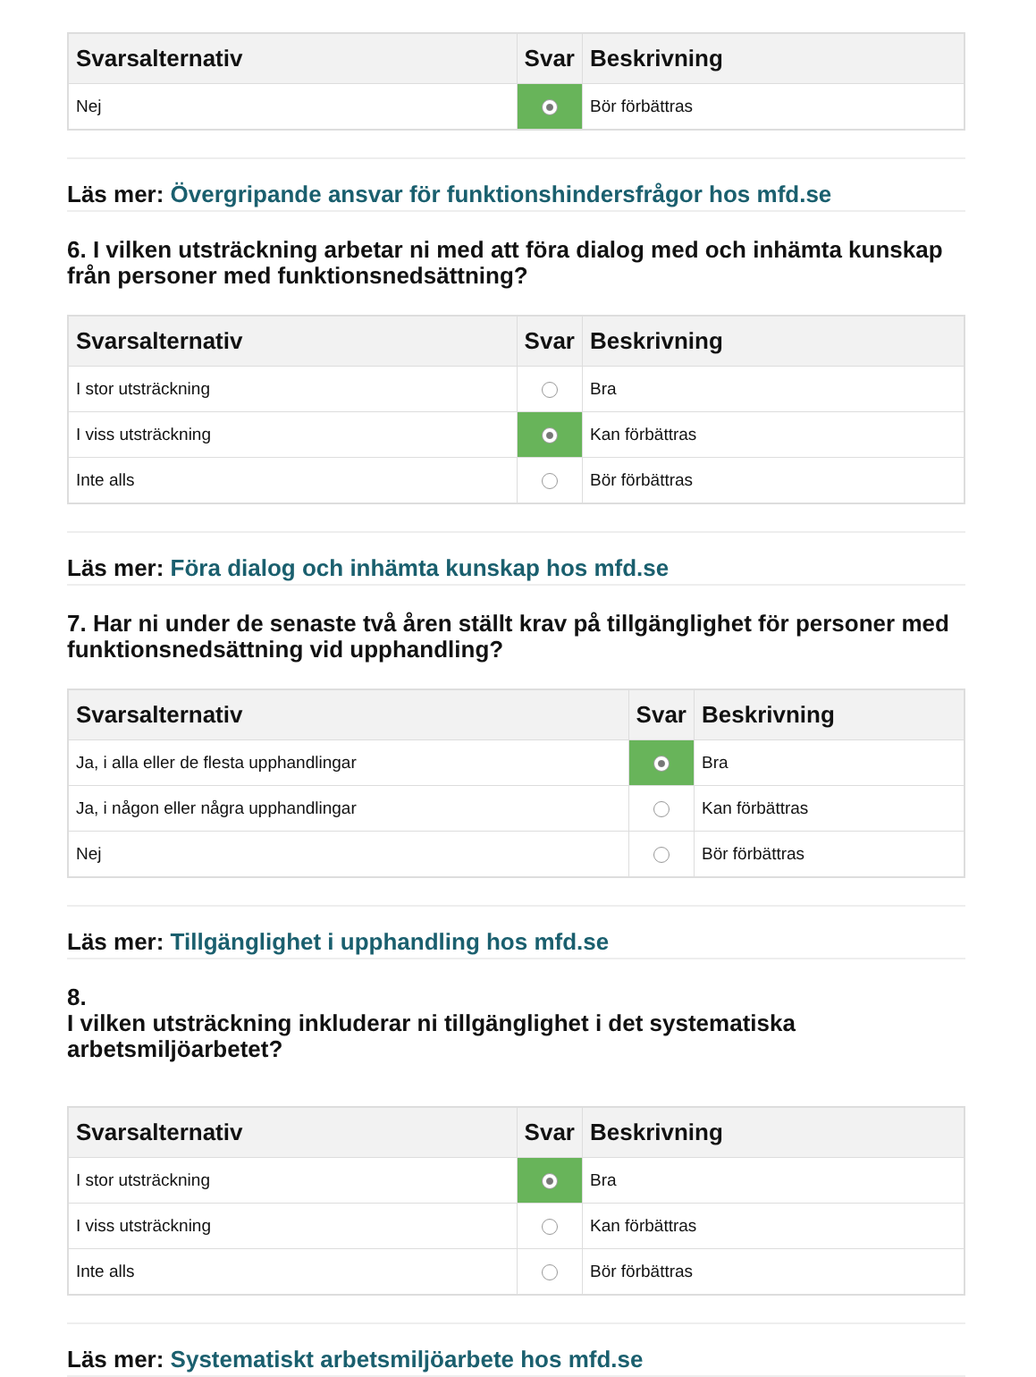| Svarsalternativ | Svar | Beskrivning |
| --- | --- | --- |
| Nej | | Bör förbättras |
Läs mer: Övergripande ansvar för funktionshindersfrågor hos mfd.se
6. I vilken utsträckning arbetar ni med att föra dialog med och inhämta kunskap från personer med funktionsnedsättning?
| Svarsalternativ | Svar | Beskrivning |
| --- | --- | --- |
| I stor utsträckning | | Bra |
| I viss utsträckning | | Kan förbättras |
| Inte alls | | Bör förbättras |
Läs mer: Föra dialog och inhämta kunskap hos mfd.se
7. Har ni under de senaste två åren ställt krav på tillgänglighet för personer med funktionsnedsättning vid upphandling?
| Svarsalternativ | Svar | Beskrivning |
| --- | --- | --- |
| Ja, i alla eller de flesta upphandlingar | | Bra |
| Ja, i någon eller några upphandlingar | | Kan förbättras |
| Nej | | Bör förbättras |
Läs mer: Tillgänglighet i upphandling hos mfd.se
8.
I vilken utsträckning inkluderar ni tillgänglighet i det systematiska arbetsmiljöarbetet?
| Svarsalternativ | Svar | Beskrivning |
| --- | --- | --- |
| I stor utsträckning | | Bra |
| I viss utsträckning | | Kan förbättras |
| Inte alls | | Bör förbättras |
Läs mer: Systematiskt arbetsmiljöarbete hos mfd.se